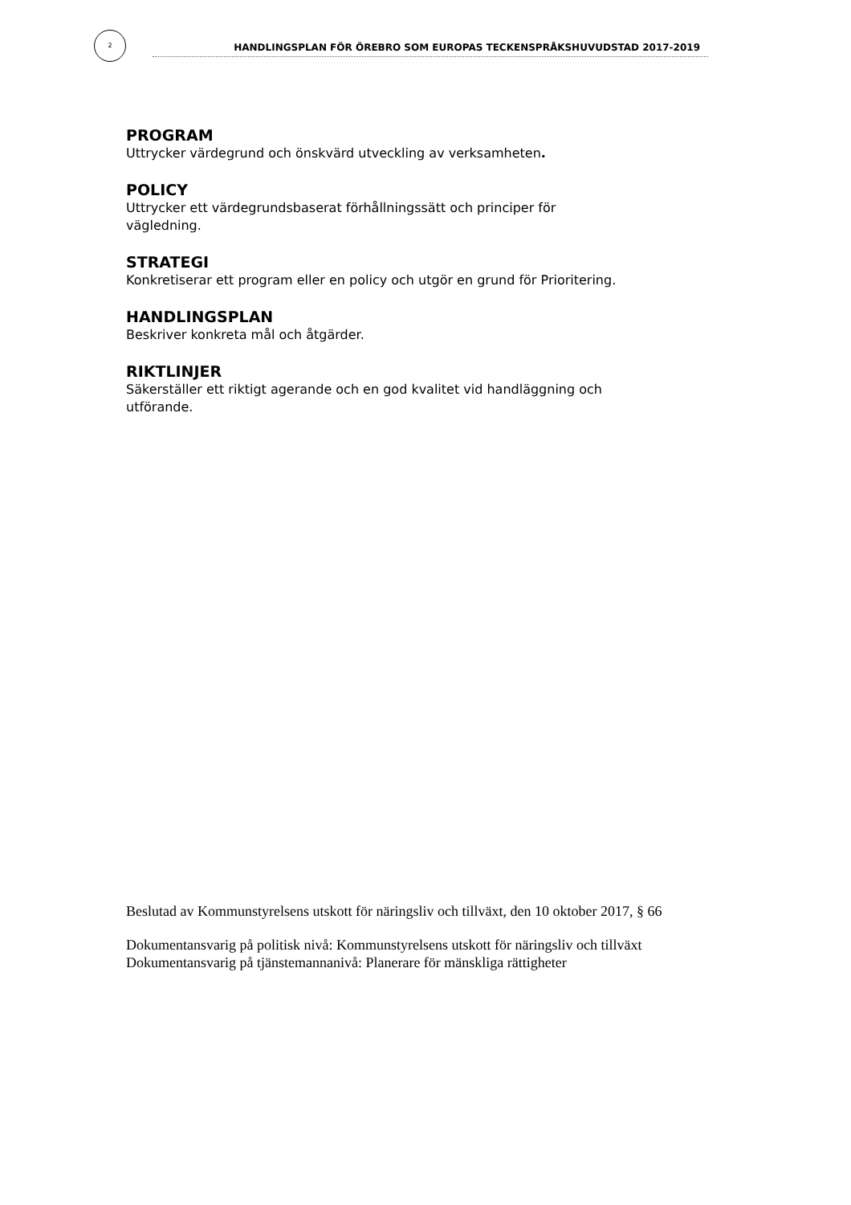2
HANDLINGSPLAN FÖR ÖREBRO SOM EUROPAS TECKENSPRÅKSHUVUDSTAD 2017-2019
PROGRAM
Uttrycker värdegrund och önskvärd utveckling av verksamheten.
POLICY
Uttrycker ett värdegrundsbaserat förhållningssätt och principer för vägledning.
STRATEGI
Konkretiserar ett program eller en policy och utgör en grund för Prioritering.
HANDLINGSPLAN
Beskriver konkreta mål och åtgärder.
RIKTLINJER
Säkerställer ett riktigt agerande och en god kvalitet vid handläggning och utförande.
Beslutad av Kommunstyrelsens utskott för näringsliv och tillväxt, den 10 oktober 2017, § 66
Dokumentansvarig på politisk nivå: Kommunstyrelsens utskott för näringsliv och tillväxt
Dokumentansvarig på tjänstemannanivå: Planerare för mänskliga rättigheter